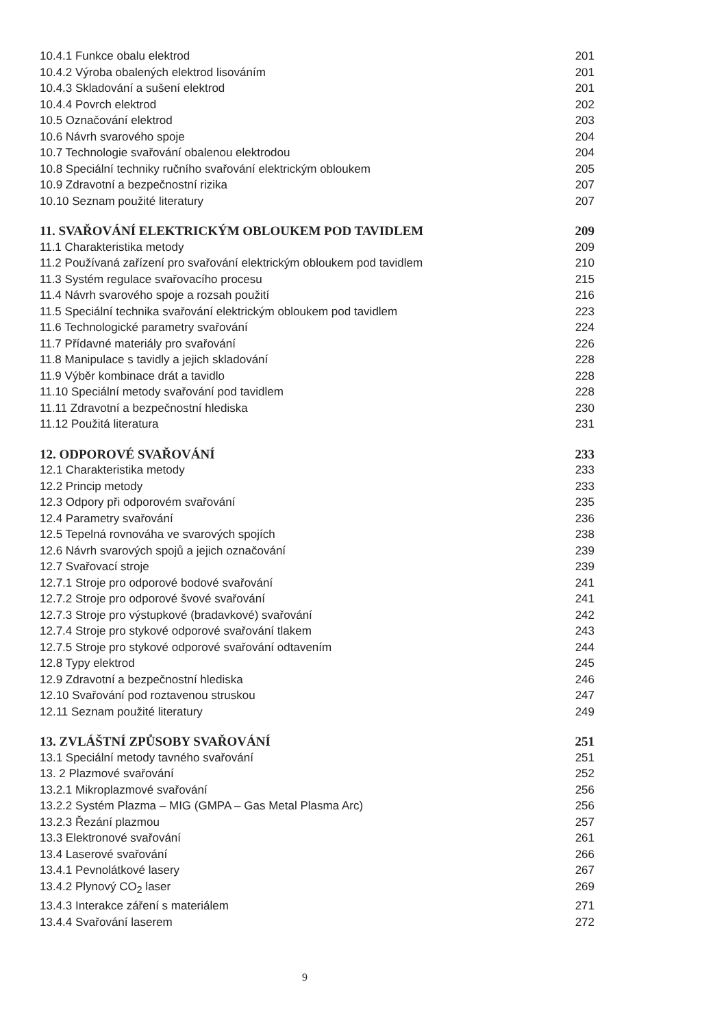10.4.1 Funkce obalu elektrod 201
10.4.2 Výroba obalených elektrod lisováním 201
10.4.3 Skladování a sušení elektrod 201
10.4.4 Povrch elektrod 202
10.5 Označování elektrod 203
10.6 Návrh svarového spoje 204
10.7 Technologie svařování obalenou elektrodou 204
10.8 Speciální techniky ručního svařování elektrickým obloukem 205
10.9 Zdravotní a bezpečnostní rizika 207
10.10 Seznam použité literatury 207
11. SVAŘOVÁNÍ ELEKTRICKÝM OBLOUKEM POD TAVIDLEM 209
11.1 Charakteristika metody 209
11.2 Používaná zařízení pro svařování elektrickým obloukem pod tavidlem 210
11.3 Systém regulace svařovacího procesu 215
11.4 Návrh svarového spoje a rozsah použití 216
11.5 Speciální technika svařování elektrickým obloukem pod tavidlem 223
11.6 Technologické parametry svařování 224
11.7 Přídavné materiály pro svařování 226
11.8 Manipulace s tavidly a jejich skladování 228
11.9 Výběr kombinace drát a tavidlo 228
11.10 Speciální metody svařování pod tavidlem 228
11.11 Zdravotní a bezpečnostní hlediska 230
11.12 Použitá literatura 231
12. ODPOROVÉ SVAŘOVÁNÍ 233
12.1 Charakteristika metody 233
12.2 Princip metody 233
12.3 Odpory při odporovém svařování 235
12.4 Parametry svařování 236
12.5 Tepelná rovnováha ve svarových spojích 238
12.6 Návrh svarových spojů a jejich označování 239
12.7 Svařovací stroje 239
12.7.1 Stroje pro odporové bodové svařování 241
12.7.2 Stroje pro odporové švové svařování 241
12.7.3 Stroje pro výstupkové (bradavkové) svařování 242
12.7.4 Stroje pro stykové odporové svařování tlakem 243
12.7.5 Stroje pro stykové odporové svařování odtavením 244
12.8 Typy elektrod 245
12.9 Zdravotní a bezpečnostní hlediska 246
12.10 Svařování pod roztavenou struskou 247
12.11 Seznam použité literatury 249
13. ZVLÁŠTNÍ ZPŮSOBY SVAŘOVÁNÍ 251
13.1 Speciální metody tavného svařování 251
13. 2 Plazmové svařování 252
13.2.1 Mikroplazmové svařování 256
13.2.2 Systém Plazma – MIG (GMPA – Gas Metal Plasma Arc) 256
13.2.3 Řezání plazmou 257
13.3 Elektronové svařování 261
13.4 Laserové svařování 266
13.4.1 Pevnolátkové lasery 267
13.4.2 Plynový CO<sub>2</sub> laser 269
13.4.3 Interakce záření s materiálem 271
13.4.4 Svařování laserem 272
9